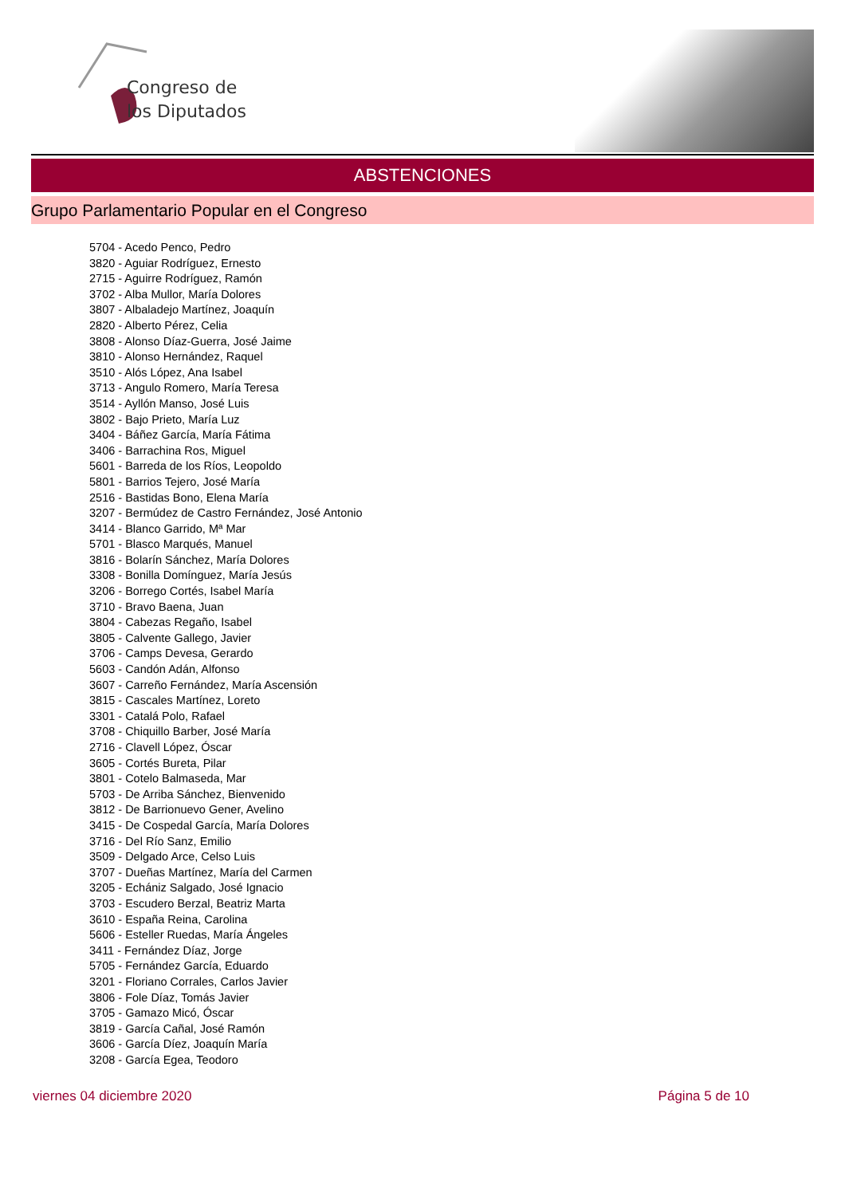Congreso de
los Diputados
ABSTENCIONES
Grupo Parlamentario Popular en el Congreso
5704 - Acedo Penco, Pedro
3820 - Aguiar Rodríguez, Ernesto
2715 - Aguirre Rodríguez, Ramón
3702 - Alba Mullor, María Dolores
3807 - Albaladejo Martínez, Joaquín
2820 - Alberto Pérez, Celia
3808 - Alonso Díaz-Guerra, José Jaime
3810 - Alonso Hernández, Raquel
3510 - Alós López, Ana Isabel
3713 - Angulo Romero, María Teresa
3514 - Ayllón Manso, José Luis
3802 - Bajo Prieto, María Luz
3404 - Báñez García, María Fátima
3406 - Barrachina Ros, Miguel
5601 - Barreda de los Ríos, Leopoldo
5801 - Barrios Tejero, José María
2516 - Bastidas Bono, Elena María
3207 - Bermúdez de Castro Fernández, José Antonio
3414 - Blanco Garrido, Mª Mar
5701 - Blasco Marqués, Manuel
3816 - Bolarín Sánchez, María Dolores
3308 - Bonilla Domínguez, María Jesús
3206 - Borrego Cortés, Isabel María
3710 - Bravo Baena, Juan
3804 - Cabezas Regaño, Isabel
3805 - Calvente Gallego, Javier
3706 - Camps Devesa, Gerardo
5603 - Candón Adán, Alfonso
3607 - Carreño Fernández, María Ascensión
3815 - Cascales Martínez, Loreto
3301 - Catalá Polo, Rafael
3708 - Chiquillo Barber, José María
2716 - Clavell López, Óscar
3605 - Cortés Bureta, Pilar
3801 - Cotelo Balmaseda, Mar
5703 - De Arriba Sánchez, Bienvenido
3812 - De Barrionuevo Gener, Avelino
3415 - De Cospedal García, María Dolores
3716 - Del Río Sanz, Emilio
3509 - Delgado Arce, Celso Luis
3707 - Dueñas Martínez, María del Carmen
3205 - Echániz Salgado, José Ignacio
3703 - Escudero Berzal, Beatriz Marta
3610 - España Reina, Carolina
5606 - Esteller Ruedas, María Ángeles
3411 - Fernández Díaz, Jorge
5705 - Fernández García, Eduardo
3201 - Floriano Corrales, Carlos Javier
3806 - Fole Díaz, Tomás Javier
3705 - Gamazo Micó, Óscar
3819 - García Cañal, José Ramón
3606 - García Díez, Joaquín María
3208 - García Egea, Teodoro
viernes 04 diciembre 2020 Página 5 de 10